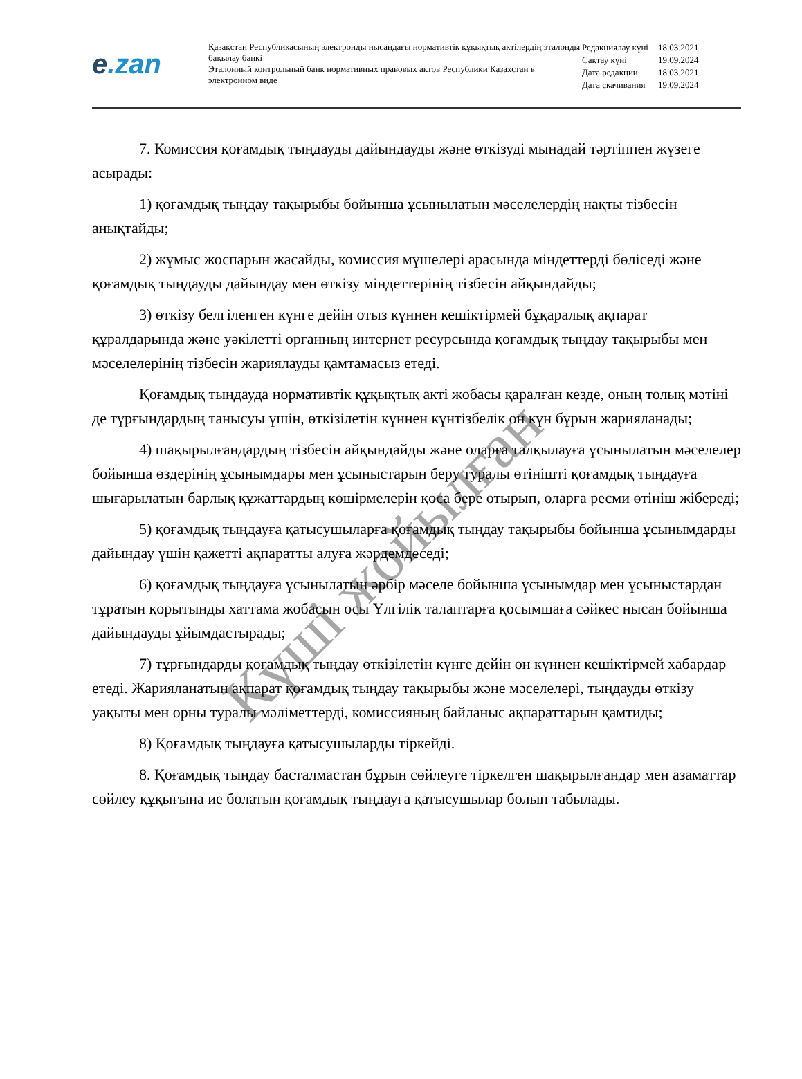e.zan
Қазақстан Республикасының электронды нысандағы нормативтік құқықтық актілердің эталонды бақылау банкі
Эталонный контрольный банк нормативных правовых актов Республики Казахстан в электронном виде
| Редакциялау күні | 18.03.2021 |
| Сақтау күні | 19.09.2024 |
| Дата редакции | 18.03.2021 |
| Дата скачивания | 19.09.2024 |
7. Комиссия қоғамдық тыңдауды дайындауды және өткізуді мынадай тәртіппен жүзеге асырады:
1) қоғамдық тыңдау тақырыбы бойынша ұсынылатын мәселелердің нақты тізбесін анықтайды;
2) жұмыс жоспарын жасайды, комиссия мүшелері арасында міндеттерді бөліседі және қоғамдық тыңдауды дайындау мен өткізу міндеттерінің тізбесін айқындайды;
3) өткізу белгіленген күнге дейін отыз күннен кешіктірмей бұқаралық ақпарат құралдарында және уәкілетті органның интернет ресурсында қоғамдық тыңдау тақырыбы мен мәселелерінің тізбесін жариялауды қамтамасыз етеді.
Қоғамдық тыңдауда нормативтік құқықтық акті жобасы қаралған кезде, оның толық мәтіні де тұрғындардың танысуы үшін, өткізілетін күннен күнтізбелік он күн бұрын жарияланады;
4) шақырылғандардың тізбесін айқындайды және оларға талқылауға ұсынылатын мәселелер бойынша өздерінің ұсынымдары мен ұсыныстарын беру туралы өтінішті қоғамдық тыңдауға шығарылатын барлық құжаттардың көшірмелерін қоса бере отырып, оларға ресми өтініш жібереді;
5) қоғамдық тыңдауға қатысушыларға қоғамдық тыңдау тақырыбы бойынша ұсынымдарды дайындау үшін қажетті ақпаратты алуға жәрдемдеседі;
6) қоғамдық тыңдауға ұсынылатын әрбір мәселе бойынша ұсынымдар мен ұсыныстардан тұратын қорытынды хаттама жобасын осы Үлгілік талаптарға қосымшаға сәйкес нысан бойынша дайындауды ұйымдастырады;
7) тұрғындарды қоғамдық тыңдау өткізілетін күнге дейін он күннен кешіктірмей хабардар етеді. Жарияланатын ақпарат қоғамдық тыңдау тақырыбы және мәселелері, тыңдауды өткізу уақыты мен орны туралы мәліметтерді, комиссияның байланыс ақпараттарын қамтиды;
8) Қоғамдық тыңдауға қатысушыларды тіркейді.
8. Қоғамдық тыңдау басталмастан бұрын сөйлеуге тіркелген шақырылғандар мен азаматтар сөйлеу құқығына ие болатын қоғамдық тыңдауға қатысушылар болып табылады.
Күші жойылған